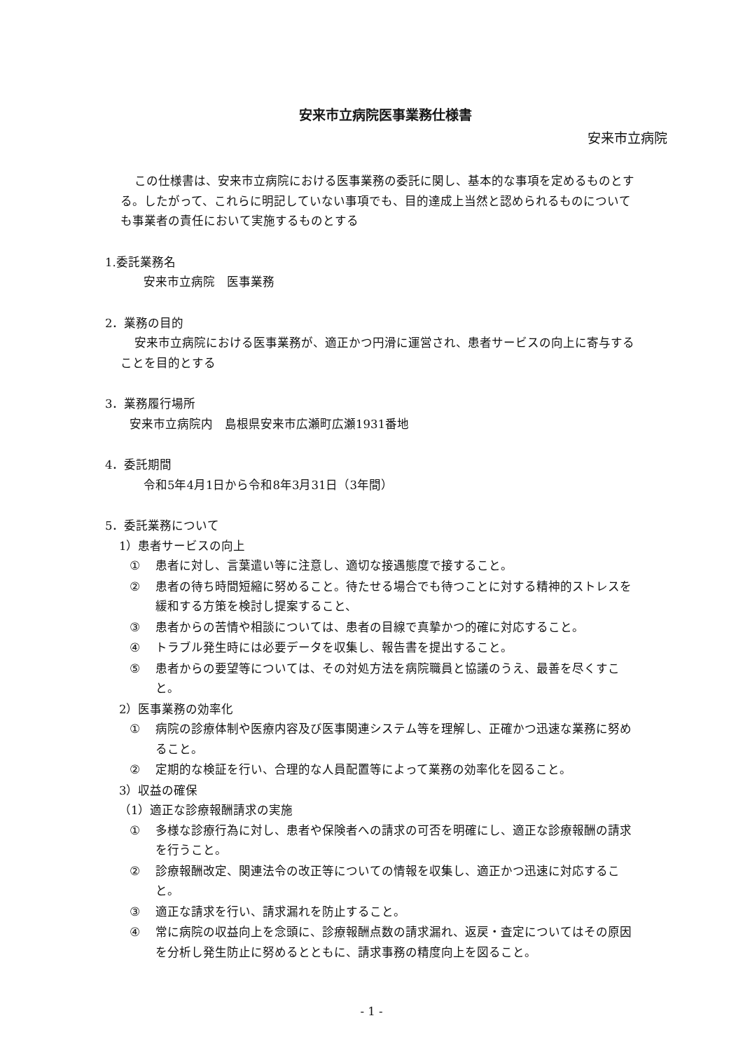安来市立病院医事業務仕様書
安来市立病院
この仕様書は、安来市立病院における医事業務の委託に関し、基本的な事項を定めるものとする。したがって、これらに明記していない事項でも、目的達成上当然と認められるものについても事業者の責任において実施するものとする
1.委託業務名
安来市立病院　医事業務
2．業務の目的
安来市立病院における医事業務が、適正かつ円滑に運営され、患者サービスの向上に寄与することを目的とする
3．業務履行場所
安来市立病院内　島根県安来市広瀬町広瀬1931番地
4．委託期間
令和5年4月1日から令和8年3月31日（3年間）
5．委託業務について
1）患者サービスの向上
① 患者に対し、言葉遣い等に注意し、適切な接遇態度で接すること。
② 患者の待ち時間短縮に努めること。待たせる場合でも待つことに対する精神的ストレスを緩和する方策を検討し提案すること、
③ 患者からの苦情や相談については、患者の目線で真摯かつ的確に対応すること。
④ トラブル発生時には必要データを収集し、報告書を提出すること。
⑤ 患者からの要望等については、その対処方法を病院職員と協議のうえ、最善を尽くすこと。
2）医事業務の効率化
① 病院の診療体制や医療内容及び医事関連システム等を理解し、正確かつ迅速な業務に努めること。
② 定期的な検証を行い、合理的な人員配置等によって業務の効率化を図ること。
3）収益の確保
（1）適正な診療報酬請求の実施
① 多様な診療行為に対し、患者や保険者への請求の可否を明確にし、適正な診療報酬の請求を行うこと。
② 診療報酬改定、関連法令の改正等についての情報を収集し、適正かつ迅速に対応すること。
③ 適正な請求を行い、請求漏れを防止すること。
④ 常に病院の収益向上を念頭に、診療報酬点数の請求漏れ、返戻・査定についてはその原因を分析し発生防止に努めるとともに、請求事務の精度向上を図ること。
- 1 -